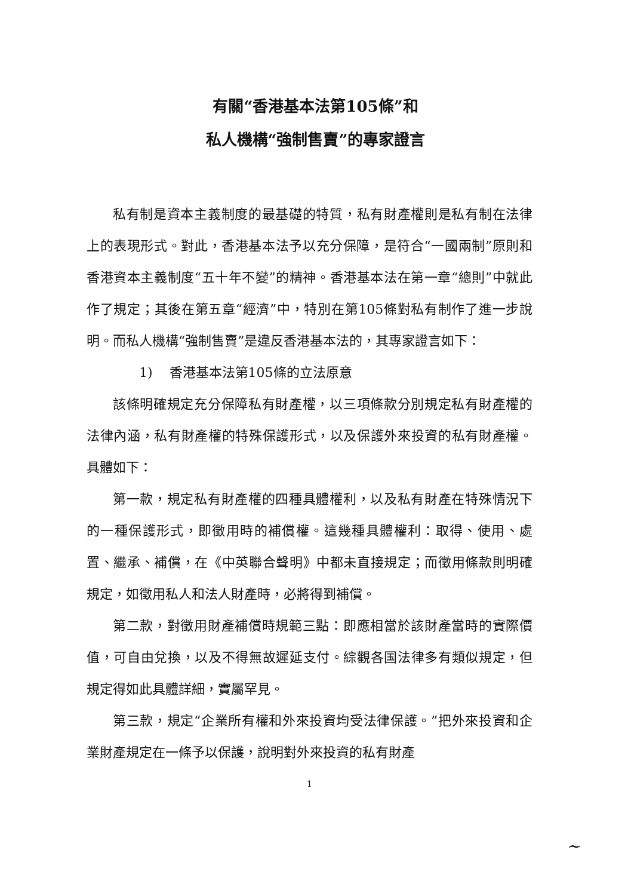有關“香港基本法第105條”和
私人機構“強制售賣”的專家證言
私有制是資本主義制度的最基礎的特質，私有財產權則是私有制在法律上的表現形式。對此，香港基本法予以充分保障，是符合“一國兩制”原則和香港資本主義制度“五十年不變”的精神。香港基本法在第一章“總則”中就此作了規定；其後在第五章“經濟”中，特別在第105條對私有制作了進一步說明。而私人機構“強制售賣”是違反香港基本法的，其專家證言如下：
1) 香港基本法第105條的立法原意
該條明確規定充分保障私有財產權，以三項條款分別規定私有財產權的法律內涵，私有財產權的特殊保護形式，以及保護外來投資的私有財產權。具體如下：
第一款，規定私有財產權的四種具體權利，以及私有財產在特殊情況下的一種保護形式，即徵用時的補償權。這幾種具體權利：取得、使用、處置、繼承、補償，在《中英聯合聲明》中都未直接規定；而徵用條款則明確規定，如徵用私人和法人財產時，必將得到補償。
第二款，對徵用財產補償時規範三點：即應相當於該財產當時的實際價值，可自由兌換，以及不得無故遲延支付。綜觀各国法律多有類似規定，但規定得如此具體詳細，實屬罕見。
第三款，規定“企業所有權和外來投資均受法律保護。”把外來投資和企業財產規定在一條予以保護，說明對外來投資的私有財產
1
~